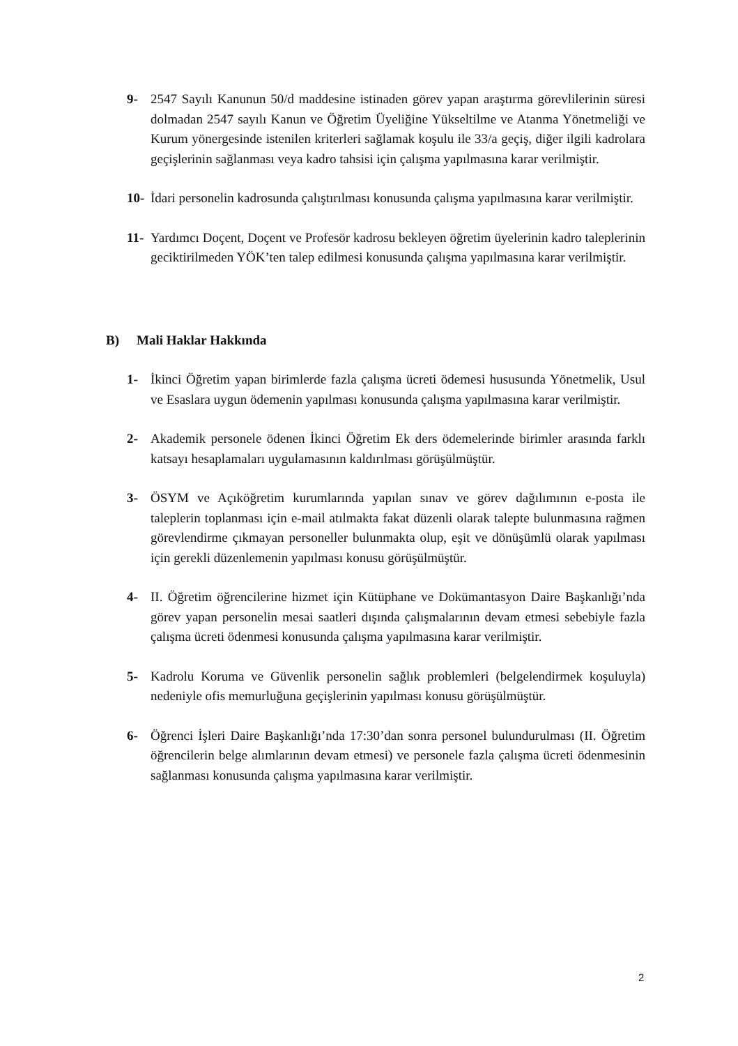9- 2547 Sayılı Kanunun 50/d maddesine istinaden görev yapan araştırma görevlilerinin süresi dolmadan 2547 sayılı Kanun ve Öğretim Üyeliğine Yükseltilme ve Atanma Yönetmeliği ve Kurum yönergesinde istenilen kriterleri sağlamak koşulu ile 33/a geçiş, diğer ilgili kadrolara geçişlerinin sağlanması veya kadro tahsisi için çalışma yapılmasına karar verilmiştir.
10-
İdari personelin kadrosunda çalıştırılması konusunda çalışma yapılmasına karar verilmiştir.
11-
Yardımcı Doçent, Doçent ve Profesör kadrosu bekleyen öğretim üyelerinin kadro taleplerinin geciktirilmeden YÖK’ten talep edilmesi konusunda çalışma yapılmasına karar verilmiştir.
B) Mali Haklar Hakkında
1- İkinci Öğretim yapan birimlerde fazla çalışma ücreti ödemesi hususunda Yönetmelik, Usul ve Esaslara uygun ödemenin yapılması konusunda çalışma yapılmasına karar verilmiştir.
2- Akademik personele ödenen İkinci Öğretim Ek ders ödemelerinde birimler arasında farklı katsayı hesaplamaları uygulamasının kaldırılması görüşülmüştür.
3- ÖSYM ve Açıköğretim kurumlarında yapılan sınav ve görev dağılımının e-posta ile taleplerin toplanması için e-mail atılmakta fakat düzenli olarak talepte bulunmasına rağmen görevlendirme çıkmayan personeller bulunmakta olup, eşit ve dönüşümlü olarak yapılması için gerekli düzenlemenin yapılması konusu görüşülmüştür.
4- II. Öğretim öğrencilerine hizmet için Kütüphane ve Dokümantasyon Daire Başkanlığı’nda görev yapan personelin mesai saatleri dışında çalışmalarının devam etmesi sebebiyle fazla çalışma ücreti ödenmesi konusunda çalışma yapılmasına karar verilmiştir.
5- Kadrolu Koruma ve Güvenlik personelin sağlık problemleri (belgelendirmek koşuluyla) nedeniyle ofis memurluğuna geçişlerinin yapılması konusu görüşülmüştür.
6- Öğrenci İşleri Daire Başkanlığı’nda 17:30’dan sonra personel bulundurulması (II. Öğretim öğrencilerin belge alımlarının devam etmesi) ve personele fazla çalışma ücreti ödenmesinin sağlanması konusunda çalışma yapılmasına karar verilmiştir.
2